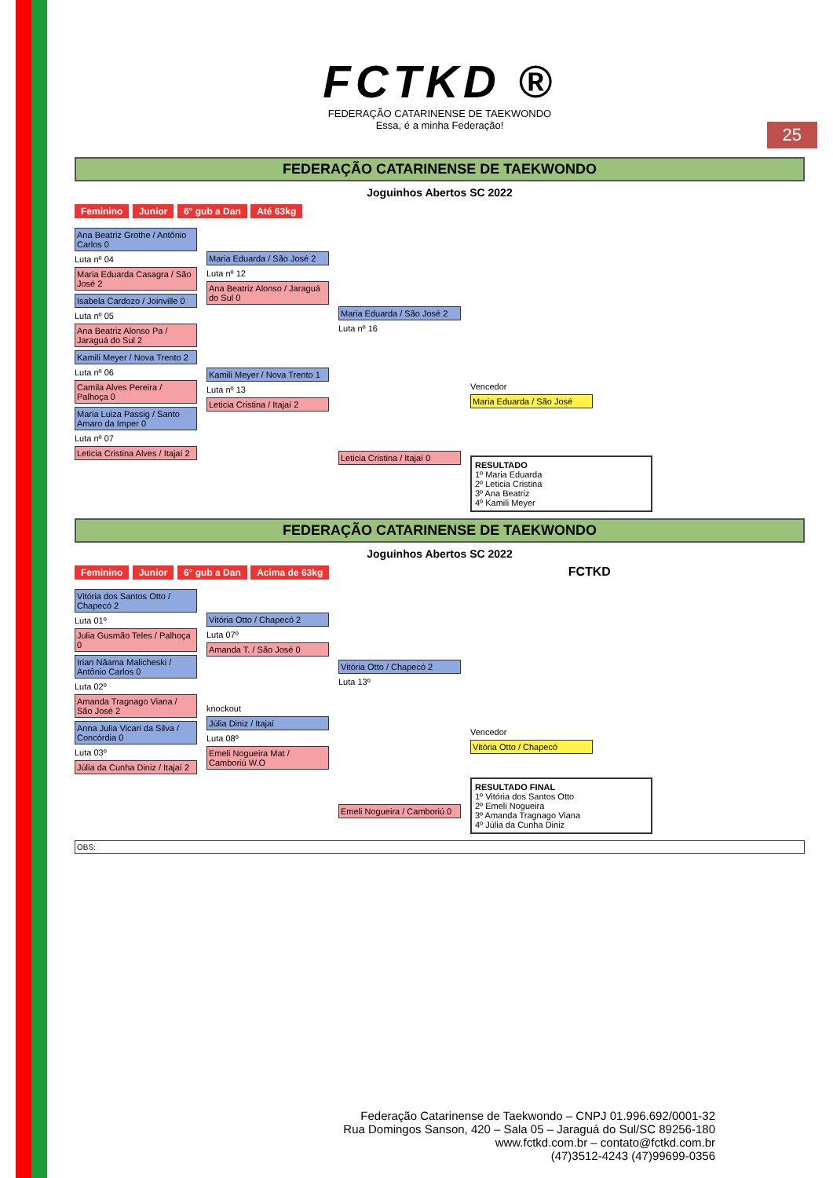25
FCTKD ®
FEDERAÇÃO CATARINENSE DE TAEKWONDO
Essa, é a minha Federação!
FEDERAÇÃO CATARINENSE DE TAEKWONDO
Joguinhos Abertos SC 2022
Feminino Junior 6° gub a Dan Até 63kg
Ana Beatriz Grothe / Antônio Carlos 0
Luta nº 04
Maria Eduarda Casagra / São José 2
Isabela Cardozo / Joinville 0
Luta nº 05
Ana Beatriz Alonso Pa / Jaraguá do Sul 2
Kamili Meyer / Nova Trento 2
Luta nº 06
Camila Alves Pereira / Palhoça 0
Maria Luiza Passig / Santo Amaro da Imper 0
Luta nº 07
Leticia Cristina Alves / Itajaí 2
Maria Eduarda / São José 2
Luta nº 12
Ana Beatriz Alonso / Jaraguá do Sul 0
Kamili Meyer / Nova Trento 1
Luta nº 13
Leticia Cristina / Itajaí 2
Maria Eduarda / São José 2
Luta nº 16
Leticia Cristina / Itajaí 0
Vencedor
Maria Eduarda / São José
RESULTADO
1º Maria Eduarda
2º Leticia Cristina
3º Ana Beatriz
4º Kamili Meyer
FEDERAÇÃO CATARINENSE DE TAEKWONDO
Joguinhos Abertos SC 2022
Feminino Junior 6° gub a Dan Acima de 63kg FCTKD
Vitória dos Santos Otto / Chapecó 2
Luta 01º
Julia Gusmão Teles / Palhoça 0
Irian Nâama Malicheski / Antônio Carlos 0
Luta 02º
Amanda Tragnago Viana / São José 2
Anna Julia Vicari da Silva / Concórdia 0
Luta 03º
Júlia da Cunha Diniz / Itajaí 2
Vitória Otto / Chapecó 2
Luta 07º
Amanda T. / São José 0
knockout
Júlia Diniz / Itajaí
Luta 08º
Emeli Nogueira Mat / Camboriú W.O
Vitória Otto / Chapecó 2
Luta 13º
Emeli Nogueira / Camboriú 0
Vencedor
Vitória Otto / Chapecó
RESULTADO FINAL
1º Vitória dos Santos Otto
2º Emeli Nogueira
3º Amanda Tragnago Viana
4º Júlia da Cunha Diniz
OBS:
Federação Catarinense de Taekwondo – CNPJ 01.996.692/0001-32
Rua Domingos Sanson, 420 – Sala 05 – Jaraguá do Sul/SC 89256-180
www.fctkd.com.br – contato@fctkd.com.br
(47)3512-4243 (47)99699-0356